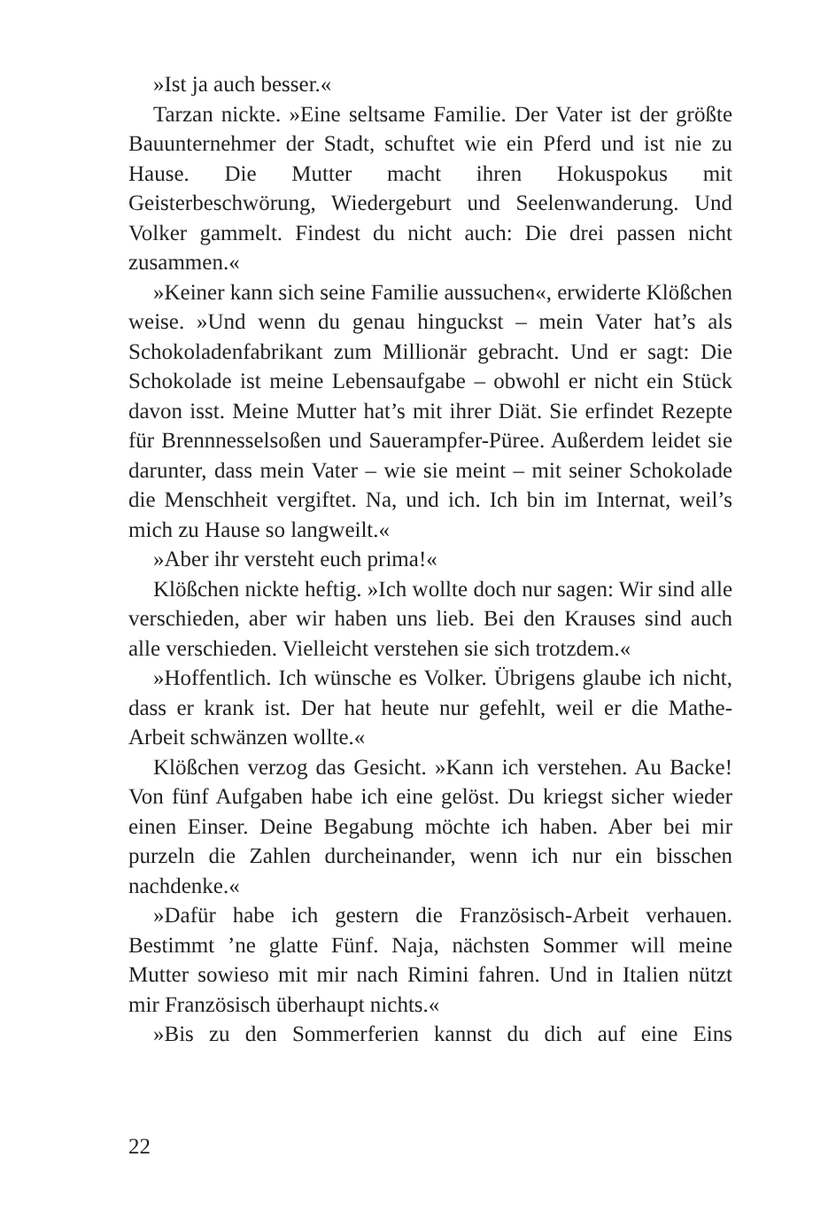»Ist ja auch besser.«
Tarzan nickte. »Eine seltsame Familie. Der Vater ist der größte Bauunternehmer der Stadt, schuftet wie ein Pferd und ist nie zu Hause. Die Mutter macht ihren Hokuspokus mit Geisterbeschwörung, Wiedergeburt und Seelenwanderung. Und Volker gammelt. Findest du nicht auch: Die drei passen nicht zusammen.«
»Keiner kann sich seine Familie aussuchen«, erwiderte Klößchen weise. »Und wenn du genau hinguckst – mein Vater hat’s als Schokoladenfabrikant zum Millionär gebracht. Und er sagt: Die Schokolade ist meine Lebensaufgabe – obwohl er nicht ein Stück davon isst. Meine Mutter hat’s mit ihrer Diät. Sie erfindet Rezepte für Brennnesselsoßen und Sauerampfer-Püree. Außerdem leidet sie darunter, dass mein Vater – wie sie meint – mit seiner Schokolade die Menschheit vergiftet. Na, und ich. Ich bin im Internat, weil’s mich zu Hause so langweilt.«
»Aber ihr versteht euch prima!«
Klößchen nickte heftig. »Ich wollte doch nur sagen: Wir sind alle verschieden, aber wir haben uns lieb. Bei den Krauses sind auch alle verschieden. Vielleicht verstehen sie sich trotzdem.«
»Hoffentlich. Ich wünsche es Volker. Übrigens glaube ich nicht, dass er krank ist. Der hat heute nur gefehlt, weil er die Mathe-Arbeit schwänzen wollte.«
Klößchen verzog das Gesicht. »Kann ich verstehen. Au Backe! Von fünf Aufgaben habe ich eine gelöst. Du kriegst sicher wieder einen Einser. Deine Begabung möchte ich haben. Aber bei mir purzeln die Zahlen durcheinander, wenn ich nur ein bisschen nachdenke.«
»Dafür habe ich gestern die Französisch-Arbeit verhauen. Bestimmt ’ne glatte Fünf. Naja, nächsten Sommer will meine Mutter sowieso mit mir nach Rimini fahren. Und in Italien nützt mir Französisch überhaupt nichts.«
»Bis zu den Sommerferien kannst du dich auf eine Eins
22